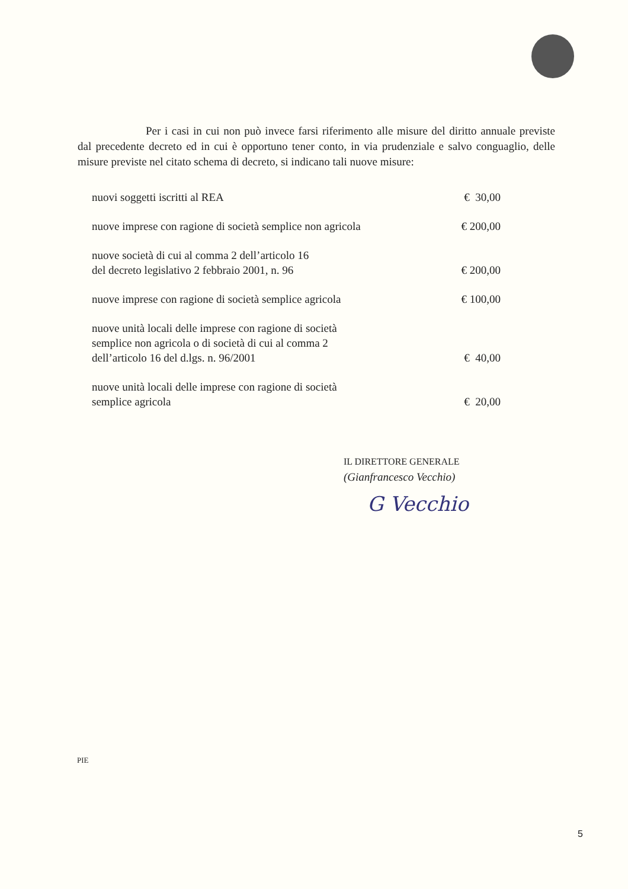Per i casi in cui non può invece farsi riferimento alle misure del diritto annuale previste dal precedente decreto ed in cui è opportuno tener conto, in via prudenziale e salvo conguaglio, delle misure previste nel citato schema di decreto, si indicano tali nuove misure:
| nuovi soggetti iscritti al REA | € 30,00 |
| nuove imprese con ragione di società semplice non agricola | € 200,00 |
| nuove società di cui al comma 2 dell’articolo 16 del decreto legislativo 2 febbraio 2001, n. 96 | € 200,00 |
| nuove imprese con ragione di società semplice agricola | € 100,00 |
| nuove unità locali delle imprese con ragione di società semplice non agricola o di società di cui al comma 2 dell’articolo 16 del d.lgs. n. 96/2001 | € 40,00 |
| nuove unità locali delle imprese con ragione di società semplice agricola | € 20,00 |
IL DIRETTORE GENERALE
(Gianfrancesco Vecchio)
G Vecchio
PIE
5